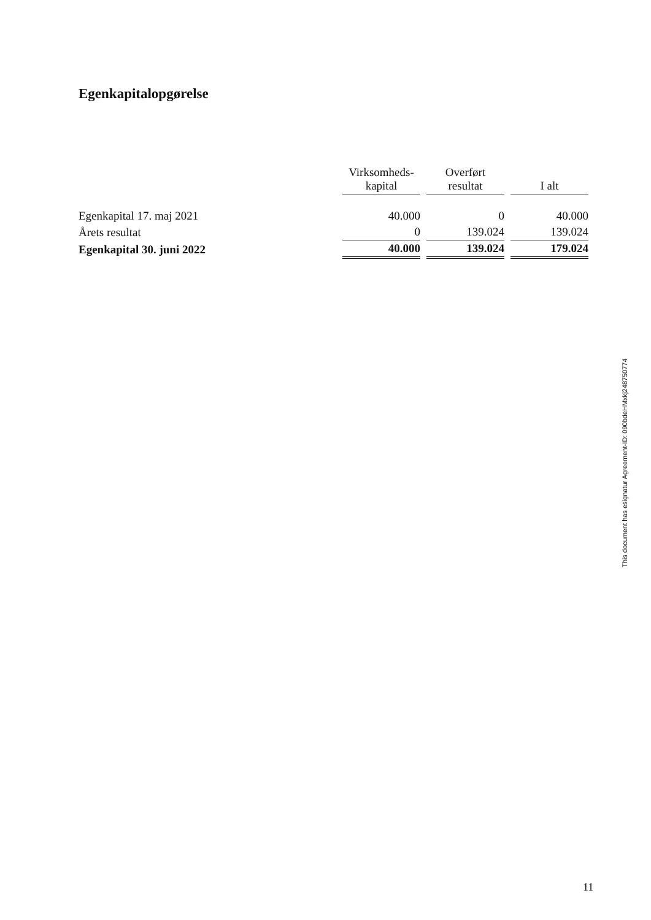Egenkapitalopgørelse
| | Virksomheds- kapital | Overført resultat | I alt |
| Egenkapital 17. maj 2021 | 40.000 | 0 | 40.000 |
| Årets resultat | 0 | 139.024 | 139.024 |
| Egenkapital 30. juni 2022 | 40.000 | 139.024 | 179.024 |
This document has esignatur Agreement-ID: 090bdeHMxkj248750774
11